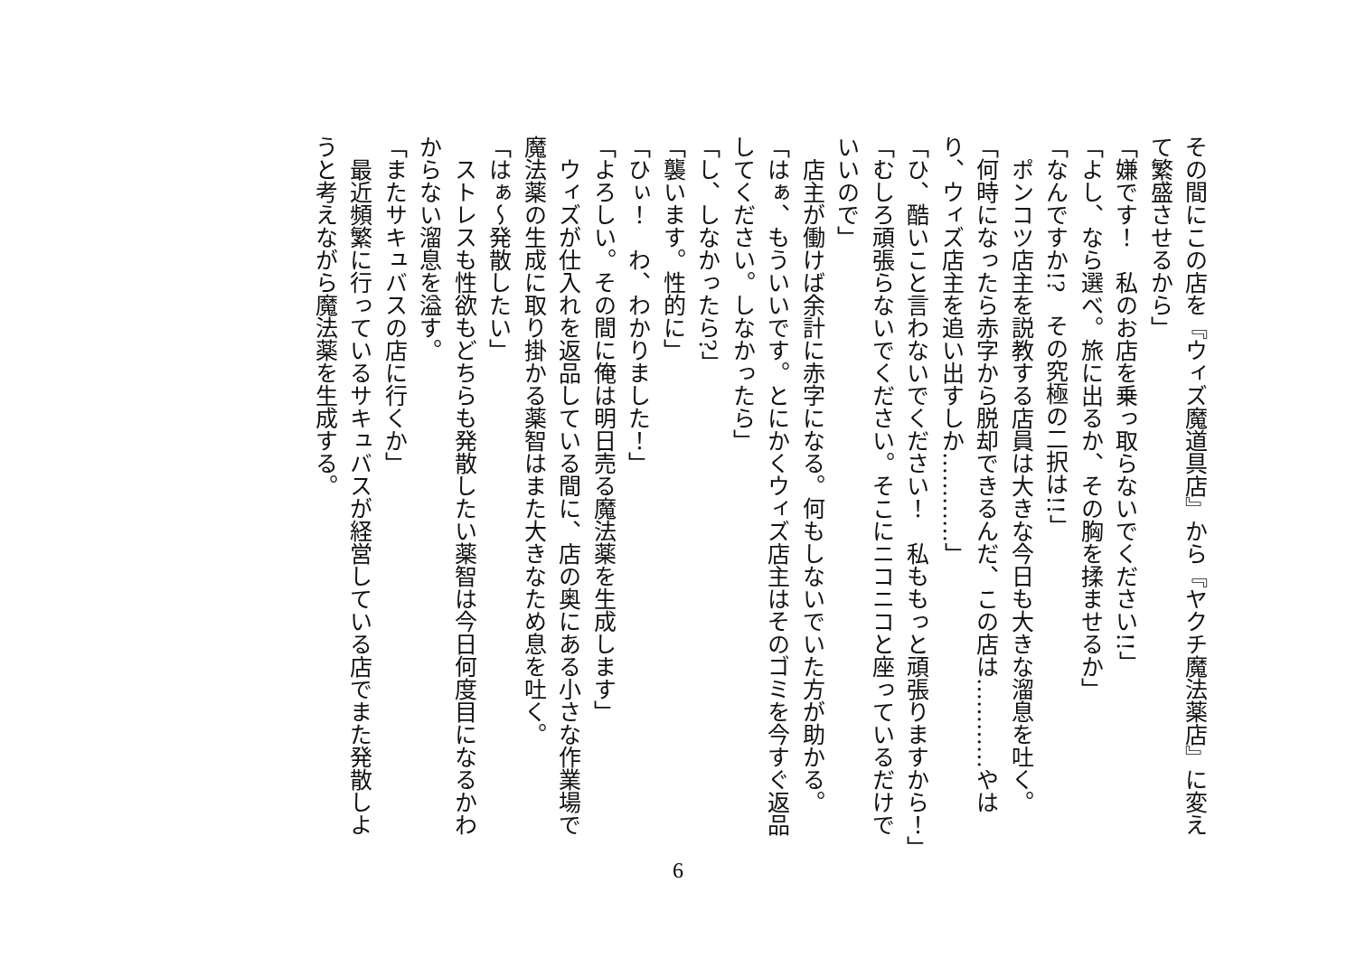その間にこの店を『ウィズ魔道具店』から『ヤクチ魔法薬店』に変えて繁盛させるから」
「嫌です！　私のお店を乗っ取らないでください!!」
「よし、なら選べ。旅に出るか、その胸を揉ませるか」
「なんですか!?　その究極の二択は!!」
　ポンコツ店主を説教する店員は大きな今日も大きな溜息を吐く。
「何時になったら赤字から脱却できるんだ、この店は…………やはり、ウィズ店主を追い出すしか…………」
「ひ、酷いこと言わないでください！　私ももっと頑張りますから！」
「むしろ頑張らないでください。そこにニコニコと座っているだけでいいので」
　店主が働けば余計に赤字になる。何もしないでいた方が助かる。
「はぁ、もういいです。とにかくウィズ店主はそのゴミを今すぐ返品してください。しなかったら」
「し、しなかったら?」
「襲います。性的に」
「ひぃ！　わ、わかりました！」
「よろしい。その間に俺は明日売る魔法薬を生成します」
　ウィズが仕入れを返品している間に、店の奥にある小さな作業場で魔法薬の生成に取り掛かる薬智はまた大きなため息を吐く。
「はぁ～発散したい」
　ストレスも性欲もどちらも発散したい薬智は今日何度目になるかわからない溜息を溢す。
「またサキュバスの店に行くか」
　最近頻繁に行っているサキュバスが経営している店でまた発散しようと考えながら魔法薬を生成する。
6